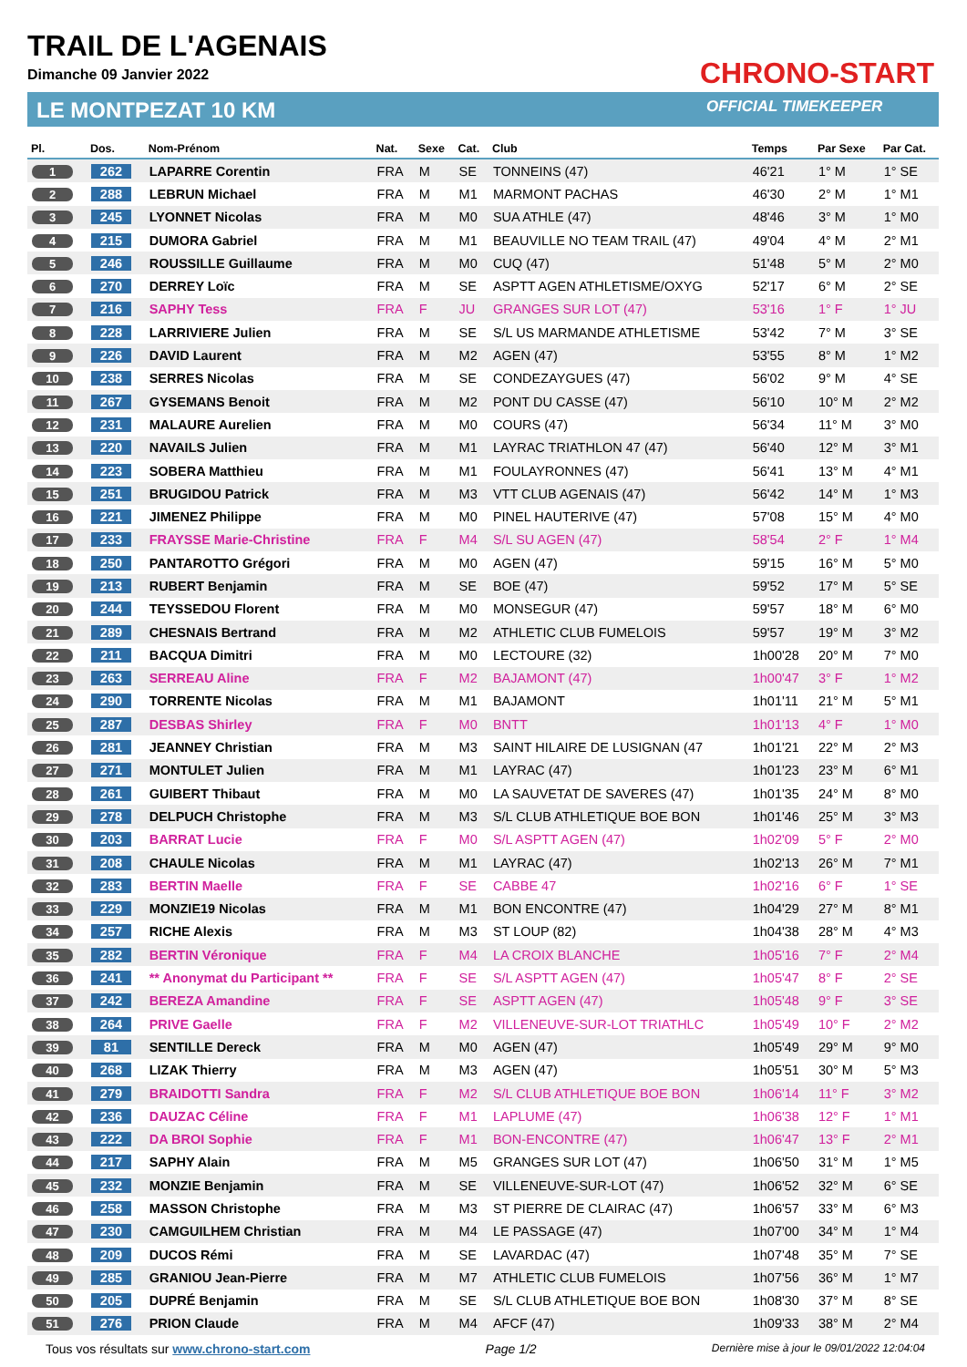TRAIL DE L'AGENAIS
Dimanche 09 Janvier 2022
LE MONTPEZAT 10 KM
CHRONO-START
OFFICIAL TIMEKEEPER
| Pl. | Dos. | Nom-Prénom | Nat. | Sexe | Cat. | Club | Temps | Par Sexe | Par Cat. |
| --- | --- | --- | --- | --- | --- | --- | --- | --- | --- |
| 1 | 262 | LAPARRE Corentin | FRA | M | SE | TONNEINS (47) | 46'21 | 1° M | 1° SE |
| 2 | 288 | LEBRUN Michael | FRA | M | M1 | MARMONT PACHAS | 46'30 | 2° M | 1° M1 |
| 3 | 245 | LYONNET Nicolas | FRA | M | M0 | SUA ATHLE (47) | 48'46 | 3° M | 1° M0 |
| 4 | 215 | DUMORA Gabriel | FRA | M | M1 | BEAUVILLE NO TEAM TRAIL (47) | 49'04 | 4° M | 2° M1 |
| 5 | 246 | ROUSSILLE Guillaume | FRA | M | M0 | CUQ (47) | 51'48 | 5° M | 2° M0 |
| 6 | 270 | DERREY Loïc | FRA | M | SE | ASPTT AGEN ATHLETISME/OXYG | 52'17 | 6° M | 2° SE |
| 7 | 216 | SAPHY Tess | FRA | F | JU | GRANGES SUR LOT (47) | 53'16 | 1° F | 1° JU |
| 8 | 228 | LARRIVIERE Julien | FRA | M | SE | S/L US MARMANDE ATHLETISME | 53'42 | 7° M | 3° SE |
| 9 | 226 | DAVID Laurent | FRA | M | M2 | AGEN (47) | 53'55 | 8° M | 1° M2 |
| 10 | 238 | SERRES Nicolas | FRA | M | SE | CONDEZAYGUES (47) | 56'02 | 9° M | 4° SE |
| 11 | 267 | GYSEMANS Benoit | FRA | M | M2 | PONT DU CASSE (47) | 56'10 | 10° M | 2° M2 |
| 12 | 231 | MALAURE Aurelien | FRA | M | M0 | COURS (47) | 56'34 | 11° M | 3° M0 |
| 13 | 220 | NAVAILS Julien | FRA | M | M1 | LAYRAC TRIATHLON 47 (47) | 56'40 | 12° M | 3° M1 |
| 14 | 223 | SOBERA Matthieu | FRA | M | M1 | FOULAYRONNES (47) | 56'41 | 13° M | 4° M1 |
| 15 | 251 | BRUGIDOU Patrick | FRA | M | M3 | VTT CLUB AGENAIS (47) | 56'42 | 14° M | 1° M3 |
| 16 | 221 | JIMENEZ Philippe | FRA | M | M0 | PINEL HAUTERIVE (47) | 57'08 | 15° M | 4° M0 |
| 17 | 233 | FRAYSSE Marie-Christine | FRA | F | M4 | S/L SU AGEN (47) | 58'54 | 2° F | 1° M4 |
| 18 | 250 | PANTAROTTO Grégori | FRA | M | M0 | AGEN (47) | 59'15 | 16° M | 5° M0 |
| 19 | 213 | RUBERT Benjamin | FRA | M | SE | BOE (47) | 59'52 | 17° M | 5° SE |
| 20 | 244 | TEYSSEDOU Florent | FRA | M | M0 | MONSEGUR (47) | 59'57 | 18° M | 6° M0 |
| 21 | 289 | CHESNAIS Bertrand | FRA | M | M2 | ATHLETIC CLUB FUMELOIS | 59'57 | 19° M | 3° M2 |
| 22 | 211 | BACQUA Dimitri | FRA | M | M0 | LECTOURE (32) | 1h00'28 | 20° M | 7° M0 |
| 23 | 263 | SERREAU Aline | FRA | F | M2 | BAJAMONT (47) | 1h00'47 | 3° F | 1° M2 |
| 24 | 290 | TORRENTE Nicolas | FRA | M | M1 | BAJAMONT | 1h01'11 | 21° M | 5° M1 |
| 25 | 287 | DESBAS Shirley | FRA | F | M0 | BNTT | 1h01'13 | 4° F | 1° M0 |
| 26 | 281 | JEANNEY Christian | FRA | M | M3 | SAINT HILAIRE DE LUSIGNAN (47 | 1h01'21 | 22° M | 2° M3 |
| 27 | 271 | MONTULET Julien | FRA | M | M1 | LAYRAC (47) | 1h01'23 | 23° M | 6° M1 |
| 28 | 261 | GUIBERT Thibaut | FRA | M | M0 | LA SAUVETAT DE SAVERES (47) | 1h01'35 | 24° M | 8° M0 |
| 29 | 278 | DELPUCH Christophe | FRA | M | M3 | S/L CLUB ATHLETIQUE BOE BON | 1h01'46 | 25° M | 3° M3 |
| 30 | 203 | BARRAT Lucie | FRA | F | M0 | S/L ASPTT AGEN (47) | 1h02'09 | 5° F | 2° M0 |
| 31 | 208 | CHAULE Nicolas | FRA | M | M1 | LAYRAC (47) | 1h02'13 | 26° M | 7° M1 |
| 32 | 283 | BERTIN Maelle | FRA | F | SE | CABBE 47 | 1h02'16 | 6° F | 1° SE |
| 33 | 229 | MONZIE19 Nicolas | FRA | M | M1 | BON ENCONTRE (47) | 1h04'29 | 27° M | 8° M1 |
| 34 | 257 | RICHE Alexis | FRA | M | M3 | ST LOUP (82) | 1h04'38 | 28° M | 4° M3 |
| 35 | 282 | BERTIN Véronique | FRA | F | M4 | LA CROIX BLANCHE | 1h05'16 | 7° F | 2° M4 |
| 36 | 241 | ** Anonymat du Participant ** | FRA | F | SE | S/L ASPTT AGEN (47) | 1h05'47 | 8° F | 2° SE |
| 37 | 242 | BEREZA Amandine | FRA | F | SE | ASPTT AGEN (47) | 1h05'48 | 9° F | 3° SE |
| 38 | 264 | PRIVE Gaelle | FRA | F | M2 | VILLENEUVE-SUR-LOT TRIATHLC | 1h05'49 | 10° F | 2° M2 |
| 39 | 81 | SENTILLE Dereck | FRA | M | M0 | AGEN (47) | 1h05'49 | 29° M | 9° M0 |
| 40 | 268 | LIZAK Thierry | FRA | M | M3 | AGEN (47) | 1h05'51 | 30° M | 5° M3 |
| 41 | 279 | BRAIDOTTI Sandra | FRA | F | M2 | S/L CLUB ATHLETIQUE BOE BON | 1h06'14 | 11° F | 3° M2 |
| 42 | 236 | DAUZAC Céline | FRA | F | M1 | LAPLUME (47) | 1h06'38 | 12° F | 1° M1 |
| 43 | 222 | DA BROI Sophie | FRA | F | M1 | BON-ENCONTRE (47) | 1h06'47 | 13° F | 2° M1 |
| 44 | 217 | SAPHY Alain | FRA | M | M5 | GRANGES SUR LOT (47) | 1h06'50 | 31° M | 1° M5 |
| 45 | 232 | MONZIE Benjamin | FRA | M | SE | VILLENEUVE-SUR-LOT (47) | 1h06'52 | 32° M | 6° SE |
| 46 | 258 | MASSON Christophe | FRA | M | M3 | ST PIERRE DE CLAIRAC (47) | 1h06'57 | 33° M | 6° M3 |
| 47 | 230 | CAMGUILHEM Christian | FRA | M | M4 | LE PASSAGE (47) | 1h07'00 | 34° M | 1° M4 |
| 48 | 209 | DUCOS Rémi | FRA | M | SE | LAVARDAC (47) | 1h07'48 | 35° M | 7° SE |
| 49 | 285 | GRANIOU Jean-Pierre | FRA | M | M7 | ATHLETIC CLUB FUMELOIS | 1h07'56 | 36° M | 1° M7 |
| 50 | 205 | DUPRÉ Benjamin | FRA | M | SE | S/L CLUB ATHLETIQUE BOE BON | 1h08'30 | 37° M | 8° SE |
| 51 | 276 | PRION Claude | FRA | M | M4 | AFCF (47) | 1h09'33 | 38° M | 2° M4 |
Tous vos résultats sur www.chrono-start.com Page 1/2 Dernière mise à jour le 09/01/2022 12:04:04